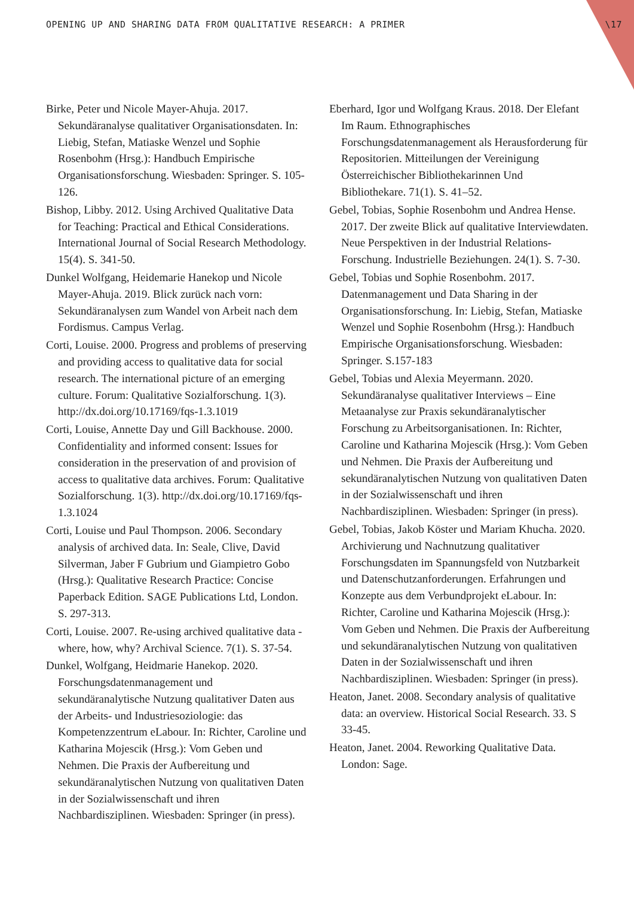OPENING UP AND SHARING DATA FROM QUALITATIVE RESEARCH: A PRIMER \17
Birke, Peter und Nicole Mayer-Ahuja. 2017. Sekundäranalyse qualitativer Organisationsdaten. In: Liebig, Stefan, Matiaske Wenzel und Sophie Rosenbohm (Hrsg.): Handbuch Empirische Organisationsforschung. Wiesbaden: Springer. S. 105-126.
Bishop, Libby. 2012. Using Archived Qualitative Data for Teaching: Practical and Ethical Considerations. International Journal of Social Research Methodology. 15(4). S. 341-50.
Dunkel Wolfgang, Heidemarie Hanekop und Nicole Mayer-Ahuja. 2019. Blick zurück nach vorn: Sekundäranalysen zum Wandel von Arbeit nach dem Fordismus. Campus Verlag.
Corti, Louise. 2000. Progress and problems of preserving and providing access to qualitative data for social research. The international picture of an emerging culture. Forum: Qualitative Sozialforschung. 1(3). http://dx.doi.org/10.17169/fqs-1.3.1019
Corti, Louise, Annette Day und Gill Backhouse. 2000. Confidentiality and informed consent: Issues for consideration in the preservation of and provision of access to qualitative data archives. Forum: Qualitative Sozialforschung. 1(3). http://dx.doi.org/10.17169/fqs-1.3.1024
Corti, Louise und Paul Thompson. 2006. Secondary analysis of archived data. In: Seale, Clive, David Silverman, Jaber F Gubrium und Giampietro Gobo (Hrsg.): Qualitative Research Practice: Concise Paperback Edition. SAGE Publications Ltd, London. S. 297-313.
Corti, Louise. 2007. Re-using archived qualitative data - where, how, why? Archival Science. 7(1). S. 37-54.
Dunkel, Wolfgang, Heidmarie Hanekop. 2020. Forschungsdatenmanagement und sekundäranalytische Nutzung qualitativer Daten aus der Arbeits- und Industriesoziologie: das Kompetenzzentrum eLabour. In: Richter, Caroline und Katharina Mojescik (Hrsg.): Vom Geben und Nehmen. Die Praxis der Aufbereitung und sekundäranalytischen Nutzung von qualitativen Daten in der Sozialwissenschaft und ihren Nachbardisziplinen. Wiesbaden: Springer (in press).
Eberhard, Igor und Wolfgang Kraus. 2018. Der Elefant Im Raum. Ethnographisches Forschungsdatenmanagement als Herausforderung für Repositorien. Mitteilungen der Vereinigung Österreichischer Bibliothekarinnen Und Bibliothekare. 71(1). S. 41–52.
Gebel, Tobias, Sophie Rosenbohm und Andrea Hense. 2017. Der zweite Blick auf qualitative Interviewdaten. Neue Perspektiven in der Industrial Relations-Forschung. Industrielle Beziehungen. 24(1). S. 7-30.
Gebel, Tobias und Sophie Rosenbohm. 2017. Datenmanagement und Data Sharing in der Organisationsforschung. In: Liebig, Stefan, Matiaske Wenzel und Sophie Rosenbohm (Hrsg.): Handbuch Empirische Organisationsforschung. Wiesbaden: Springer. S.157-183
Gebel, Tobias und Alexia Meyermann. 2020. Sekundäranalyse qualitativer Interviews – Eine Metaanalyse zur Praxis sekundäranalytischer Forschung zu Arbeitsorganisationen. In: Richter, Caroline und Katharina Mojescik (Hrsg.): Vom Geben und Nehmen. Die Praxis der Aufbereitung und sekundäranalytischen Nutzung von qualitativen Daten in der Sozialwissenschaft und ihren Nachbardisziplinen. Wiesbaden: Springer (in press).
Gebel, Tobias, Jakob Köster und Mariam Khucha. 2020. Archivierung und Nachnutzung qualitativer Forschungsdaten im Spannungsfeld von Nutzbarkeit und Datenschutzanforderungen. Erfahrungen und Konzepte aus dem Verbundprojekt eLabour. In: Richter, Caroline und Katharina Mojescik (Hrsg.): Vom Geben und Nehmen. Die Praxis der Aufbereitung und sekundäranalytischen Nutzung von qualitativen Daten in der Sozialwissenschaft und ihren Nachbardisziplinen. Wiesbaden: Springer (in press).
Heaton, Janet. 2008. Secondary analysis of qualitative data: an overview. Historical Social Research. 33. S 33-45.
Heaton, Janet. 2004. Reworking Qualitative Data. London: Sage.